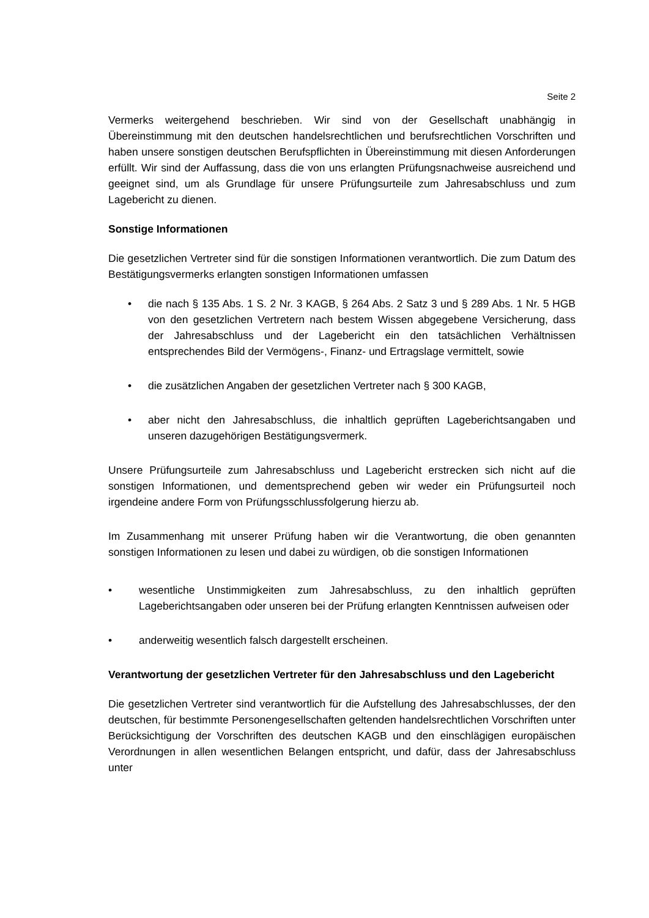Seite 2
Vermerks weitergehend beschrieben. Wir sind von der Gesellschaft unabhängig in Übereinstimmung mit den deutschen handelsrechtlichen und berufsrechtlichen Vorschriften und haben unsere sonstigen deutschen Berufspflichten in Übereinstimmung mit diesen Anforderungen erfüllt. Wir sind der Auffassung, dass die von uns erlangten Prüfungsnachweise ausreichend und geeignet sind, um als Grundlage für unsere Prüfungsurteile zum Jahresabschluss und zum Lagebericht zu dienen.
Sonstige Informationen
Die gesetzlichen Vertreter sind für die sonstigen Informationen verantwortlich. Die zum Datum des Bestätigungsvermerks erlangten sonstigen Informationen umfassen
• die nach § 135 Abs. 1 S. 2 Nr. 3 KAGB, § 264 Abs. 2 Satz 3 und § 289 Abs. 1 Nr. 5 HGB von den gesetzlichen Vertretern nach bestem Wissen abgegebene Versicherung, dass der Jahresabschluss und der Lagebericht ein den tatsächlichen Verhältnissen entsprechendes Bild der Vermögens-, Finanz- und Ertragslage vermittelt, sowie
• die zusätzlichen Angaben der gesetzlichen Vertreter nach § 300 KAGB,
• aber nicht den Jahresabschluss, die inhaltlich geprüften Lageberichtsangaben und unseren dazugehörigen Bestätigungsvermerk.
Unsere Prüfungsurteile zum Jahresabschluss und Lagebericht erstrecken sich nicht auf die sonstigen Informationen, und dementsprechend geben wir weder ein Prüfungsurteil noch irgendeine andere Form von Prüfungsschlussfolgerung hierzu ab.
Im Zusammenhang mit unserer Prüfung haben wir die Verantwortung, die oben genannten sonstigen Informationen zu lesen und dabei zu würdigen, ob die sonstigen Informationen
• wesentliche Unstimmigkeiten zum Jahresabschluss, zu den inhaltlich geprüften Lageberichtsangaben oder unseren bei der Prüfung erlangten Kenntnissen aufweisen oder
• anderweitig wesentlich falsch dargestellt erscheinen.
Verantwortung der gesetzlichen Vertreter für den Jahresabschluss und den Lagebericht
Die gesetzlichen Vertreter sind verantwortlich für die Aufstellung des Jahresabschlusses, der den deutschen, für bestimmte Personengesellschaften geltenden handelsrechtlichen Vorschriften unter Berücksichtigung der Vorschriften des deutschen KAGB und den einschlägigen europäischen Verordnungen in allen wesentlichen Belangen entspricht, und dafür, dass der Jahresabschluss unter